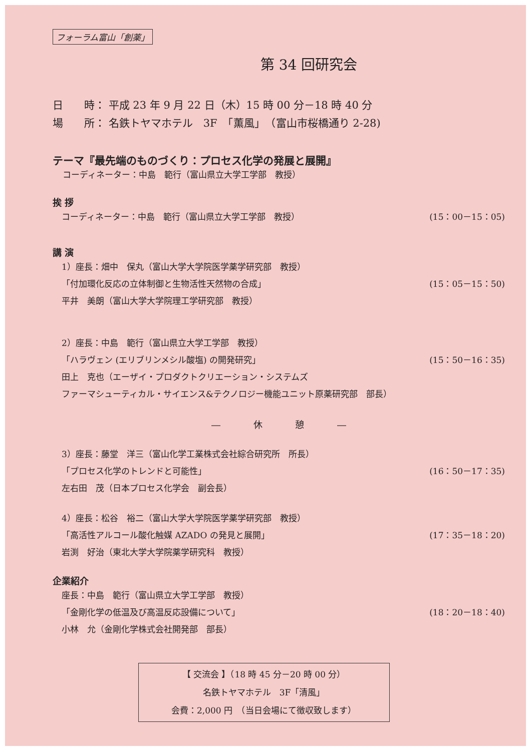フォーラム富山「創薬」
第 34 回研究会
日　　時： 平成 23 年 9 月 22 日（木）15 時 00 分－18 時 40 分
場　　所： 名鉄トヤマホテル　3F　「薫風」　（富山市桜橋通り 2-28)
テーマ『最先端のものづくり：プロセス化学の発展と展開』
コーディネーター：中島　範行（富山県立大学工学部　教授）
挨 拶
コーディネーター：中島　範行（富山県立大学工学部　教授） (15：00－15：05)
講 演
1）座長：畑中　保丸（富山大学大学院医学薬学研究部　教授）
「付加環化反応の立体制御と生物活性天然物の合成」 (15：05－15：50)
平井　美朗（富山大学大学院理工学研究部　教授）
2）座長：中島　範行（富山県立大学工学部　教授）
「ハラヴェン (エリブリンメシル酸塩) の開発研究」 (15：50－16：35)
田上　克也（エーザイ・プロダクトクリエーション・システムズ
ファーマシューティカル・サイエンス&テクノロジー機能ユニット原薬研究部　部長）
― 休 憩 ―
3）座長：藤堂　洋三（富山化学工業株式会社綜合研究所　所長）
「プロセス化学のトレンドと可能性」 (16：50－17：35)
左右田　茂（日本プロセス化学会　副会長）
4）座長：松谷　裕二（富山大学大学院医学薬学研究部　教授）
「高活性アルコール酸化触媒 AZADO の発見と展開」 (17：35－18：20)
岩渕　好治（東北大学大学院薬学研究科　教授）
企業紹介
座長：中島　範行（富山県立大学工学部　教授）
「金剛化学の低温及び高温反応設備について」 (18：20－18：40)
小林　允（金剛化学株式会社開発部　部長）
【 交流会 】（18 時 45 分－20 時 00 分）
名鉄トヤマホテル　3F「清風」
会費：2,000 円　（当日会場にて徴収致します）